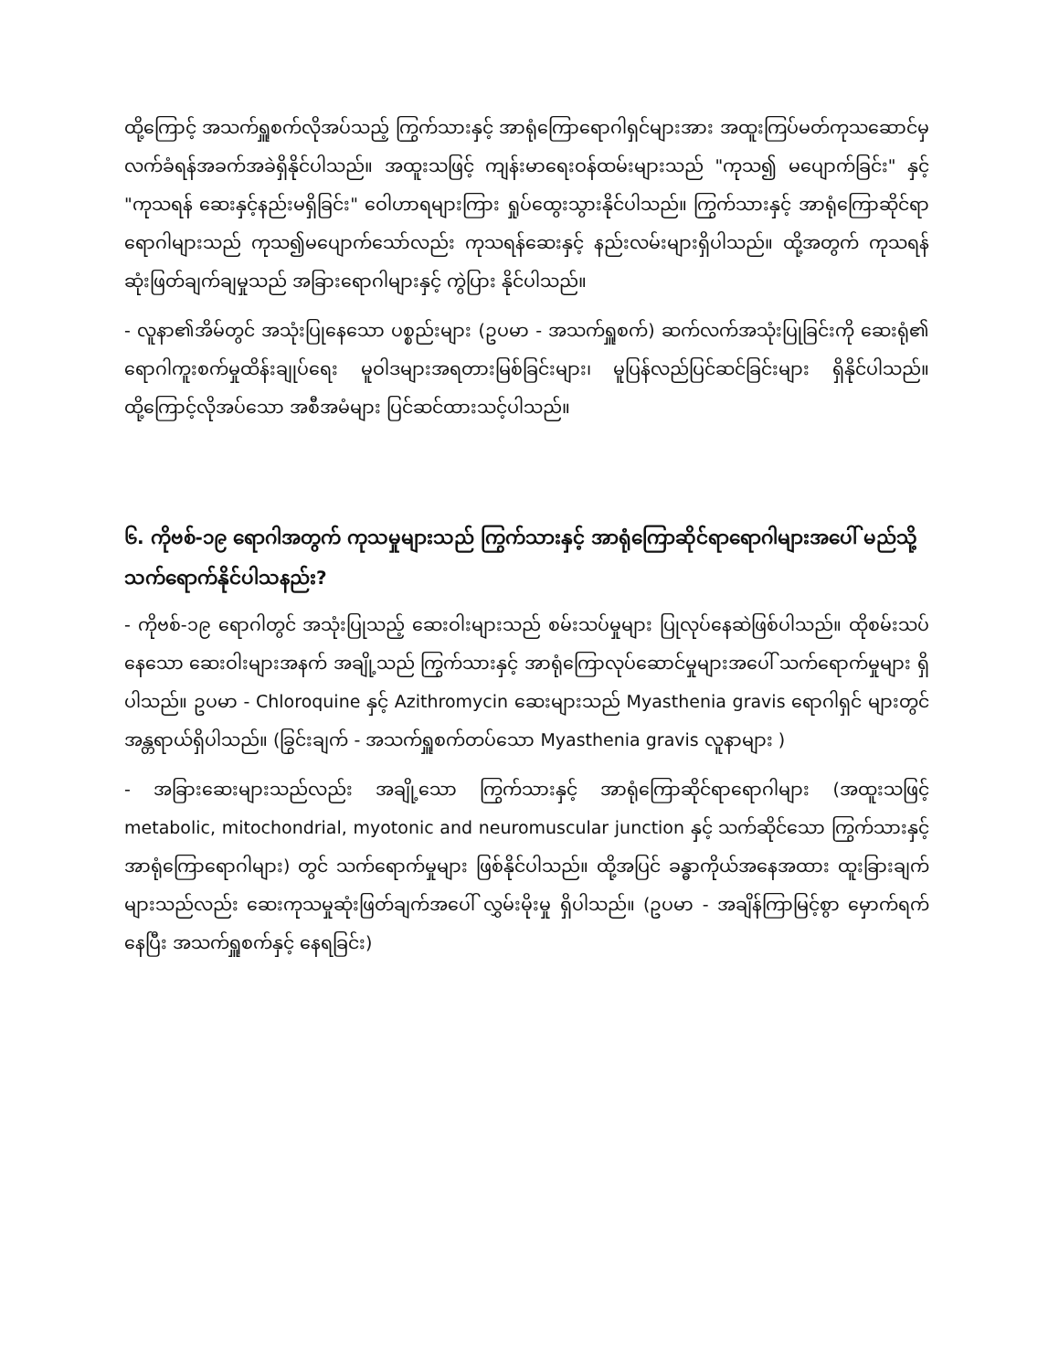ထို့ကြောင့် အသက်ရှူစက်လိုအပ်သည့် ကြွက်သားနှင့် အာရုံကြောရောဂါရှင်များအား အထူးကြပ်မတ်ကုသဆောင်မှ လက်ခံရန်အခက်အခဲရှိနိုင်ပါသည်။ အထူးသဖြင့် ကျန်းမာရေးဝန်ထမ်းများသည် "ကုသ၍ မပျောက်ခြင်း" နှင့် "ကုသရန် ဆေးနှင့်နည်းမရှိခြင်း" ဝေါဟာရများကြား ရှုပ်ထွေးသွားနိုင်ပါသည်။ ကြွက်သားနှင့် အာရုံကြောဆိုင်ရာရောဂါများသည် ကုသ၍မပျောက်သော်လည်း ကုသရန်ဆေးနှင့် နည်းလမ်းများရှိပါသည်။ ထို့အတွက် ကုသရန်ဆုံးဖြတ်ချက်ချမှုသည် အခြားရောဂါများနှင့် ကွဲပြား နိုင်ပါသည်။
- လူနာ၏အိမ်တွင် အသုံးပြုနေသော ပစ္စည်းများ (ဥပမာ - အသက်ရှူစက်) ဆက်လက်အသုံးပြုခြင်းကို ဆေးရုံ၏ ရောဂါကူးစက်မှုထိန်းချုပ်ရေး မူဝါဒများအရတားမြစ်ခြင်းများ၊ မူပြန်လည်ပြင်ဆင်ခြင်းများ ရှိနိုင်ပါသည်။ ထို့ကြောင့်လိုအပ်သော အစီအမံများ ပြင်ဆင်ထားသင့်ပါသည်။
၆. ကိုဗစ်-၁၉ ရောဂါအတွက် ကုသမှုများသည် ကြွက်သားနှင့် အာရုံကြောဆိုင်ရာရောဂါများအပေါ် မည်သို့ သက်ရောက်နိုင်ပါသနည်း?
- ကိုဗစ်-၁၉ ရောဂါတွင် အသုံးပြုသည့် ဆေးဝါးများသည် စမ်းသပ်မှုများ ပြုလုပ်နေဆဲဖြစ်ပါသည်။ ထိုစမ်းသပ်နေသော ဆေးဝါးများအနက် အချို့သည် ကြွက်သားနှင့် အာရုံကြောလုပ်ဆောင်မှုများအပေါ် သက်ရောက်မှုများ ရှိပါသည်။ ဥပမာ - Chloroquine နှင့် Azithromycin ဆေးများသည် Myasthenia gravis ရောဂါရှင် များတွင် အန္တရာယ်ရှိပါသည်။ (ခြွင်းချက် - အသက်ရှူစက်တပ်သော Myasthenia gravis လူနာများ )
- အခြားဆေးများသည်လည်း အချို့သော ကြွက်သားနှင့် အာရုံကြောဆိုင်ရာရောဂါများ (အထူးသဖြင့် metabolic, mitochondrial, myotonic and neuromuscular junction နှင့် သက်ဆိုင်သော ကြွက်သားနှင့် အာရုံကြောရောဂါများ) တွင် သက်ရောက်မှုများ ဖြစ်နိုင်ပါသည်။ ထို့အပြင် ခန္ဓာကိုယ်အနေအထား ထူးခြားချက်များသည်လည်း ဆေးကုသမှုဆုံးဖြတ်ချက်အပေါ် လွှမ်းမိုးမှု ရှိပါသည်။ (ဥပမာ - အချိန်ကြာမြင့်စွာ မှောက်ရက်နေပြီး အသက်ရှူစက်နှင့် နေရခြင်း)